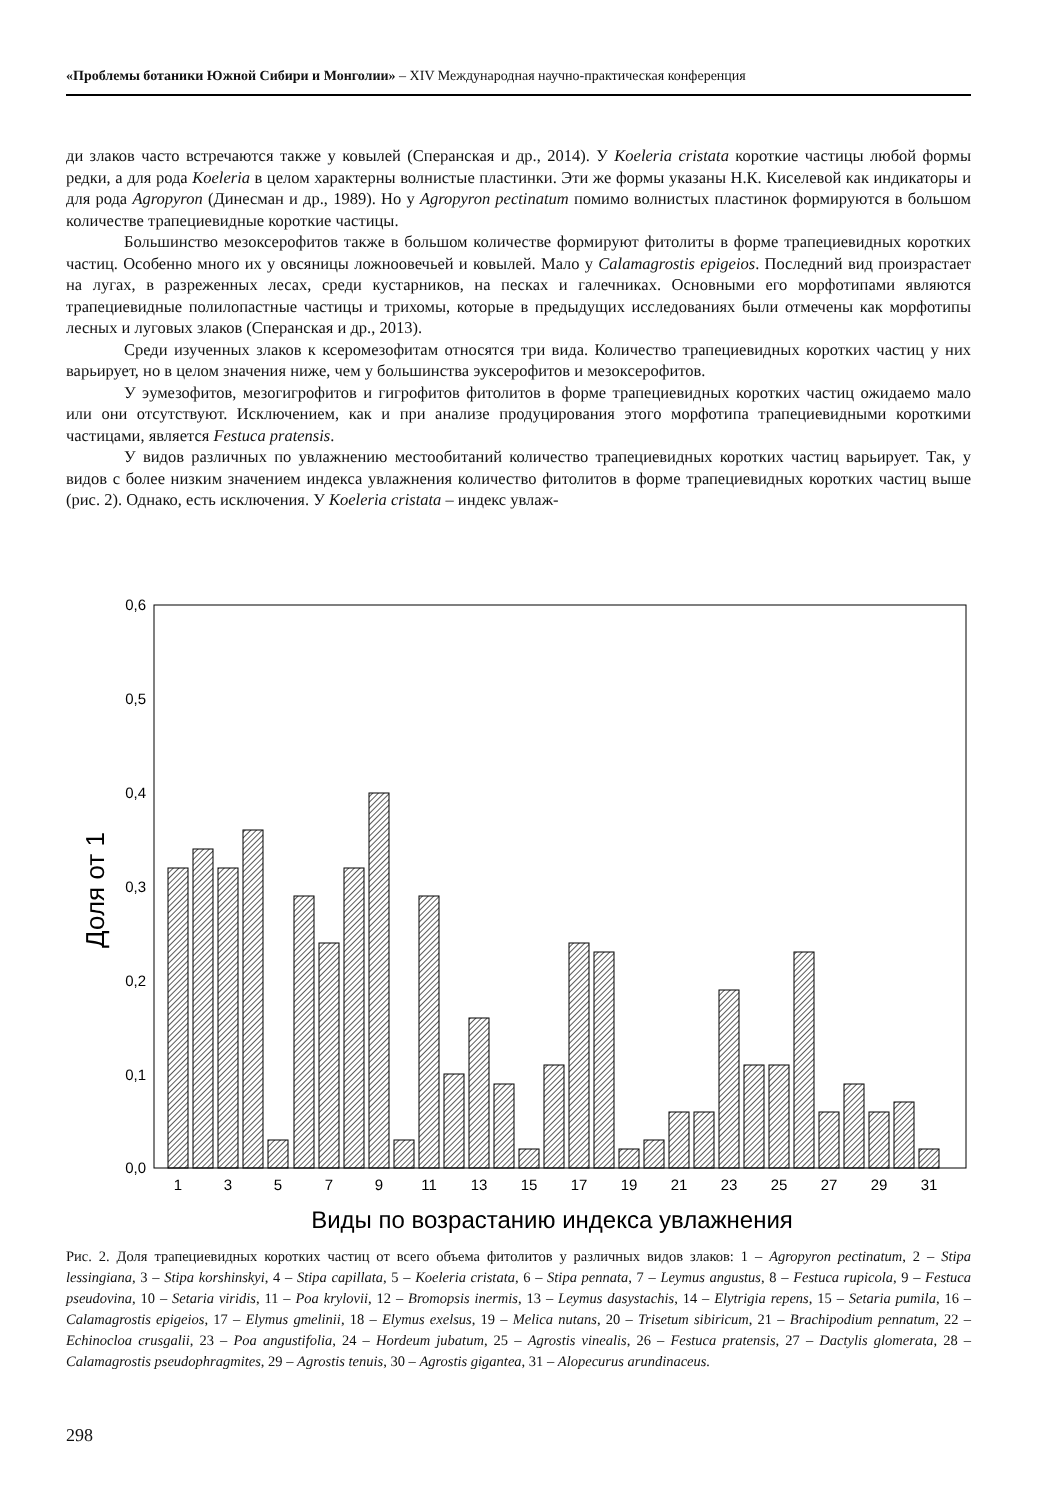«Проблемы ботаники Южной Сибири и Монголии» – XIV Международная научно-практическая конференция
ди злаков часто встречаются также у ковылей (Сперанская и др., 2014). У Koeleria cristata короткие частицы любой формы редки, а для рода Koeleria в целом характерны волнистые пластинки. Эти же формы указаны Н.К. Киселевой как индикаторы и для рода Agropyron (Динесман и др., 1989). Но у Agropyron pectinatum помимо волнистых пластинок формируются в большом количестве трапециевидные короткие частицы.
Большинство мезоксерофитов также в большом количестве формируют фитолиты в форме трапециевидных коротких частиц. Особенно много их у овсяницы ложноовечьей и ковылей. Мало у Calamagrostis epigeios. Последний вид произрастает на лугах, в разреженных лесах, среди кустарников, на песках и галечниках. Основными его морфотипами являются трапециевидные полилопастные частицы и трихомы, которые в предыдущих исследованиях были отмечены как морфотипы лесных и луговых злаков (Сперанская и др., 2013).
Среди изученных злаков к ксеромезофитам относятся три вида. Количество трапециевидных коротких частиц у них варьирует, но в целом значения ниже, чем у большинства эуксерофитов и мезоксерофитов.
У эумезофитов, мезогигрофитов и гигрофитов фитолитов в форме трапециевидных коротких частиц ожидаемо мало или они отсутствуют. Исключением, как и при анализе продуцирования этого морфотипа трапециевидными короткими частицами, является Festuca pratensis.
У видов различных по увлажнению местообитаний количество трапециевидных коротких частиц варьирует. Так, у видов с более низким значением индекса увлажнения количество фитолитов в форме трапециевидных коротких частиц выше (рис. 2). Однако, есть исключения. У Koeleria cristata – индекс увлаж-
0,6
0,5
0,4
0,3
0,2
0,1
0,0
Доля от 1
1
3
5
7
9
11
13
15
17
19
21
23
25
27
29
31
Виды по возрастанию индекса увлажнения
Рис. 2. Доля трапециевидных коротких частиц от всего объема фитолитов у различных видов злаков: 1 – Agropyron pectinatum, 2 – Stipa lessingiana, 3 – Stipa korshinskyi, 4 – Stipa capillata, 5 – Koeleria cristata, 6 – Stipa pennata, 7 – Leymus angustus, 8 – Festuca rupicola, 9 – Festuca pseudovina, 10 – Setaria viridis, 11 – Poa krylovii, 12 – Bromopsis inermis, 13 – Leymus dasystachis, 14 – Elytrigia repens, 15 – Setaria pumila, 16 – Calamagrostis epigeios, 17 – Elymus gmelinii, 18 – Elymus exelsus, 19 – Melica nutans, 20 – Trisetum sibiricum, 21 – Brachipodium pennatum, 22 – Echinocloa crusgalii, 23 – Poa angustifolia, 24 – Hordeum jubatum, 25 – Agrostis vinealis, 26 – Festuca pratensis, 27 – Dactylis glomerata, 28 – Calamagrostis pseudophragmites, 29 – Agrostis tenuis, 30 – Agrostis gigantea, 31 – Alopecurus arundinaceus.
298